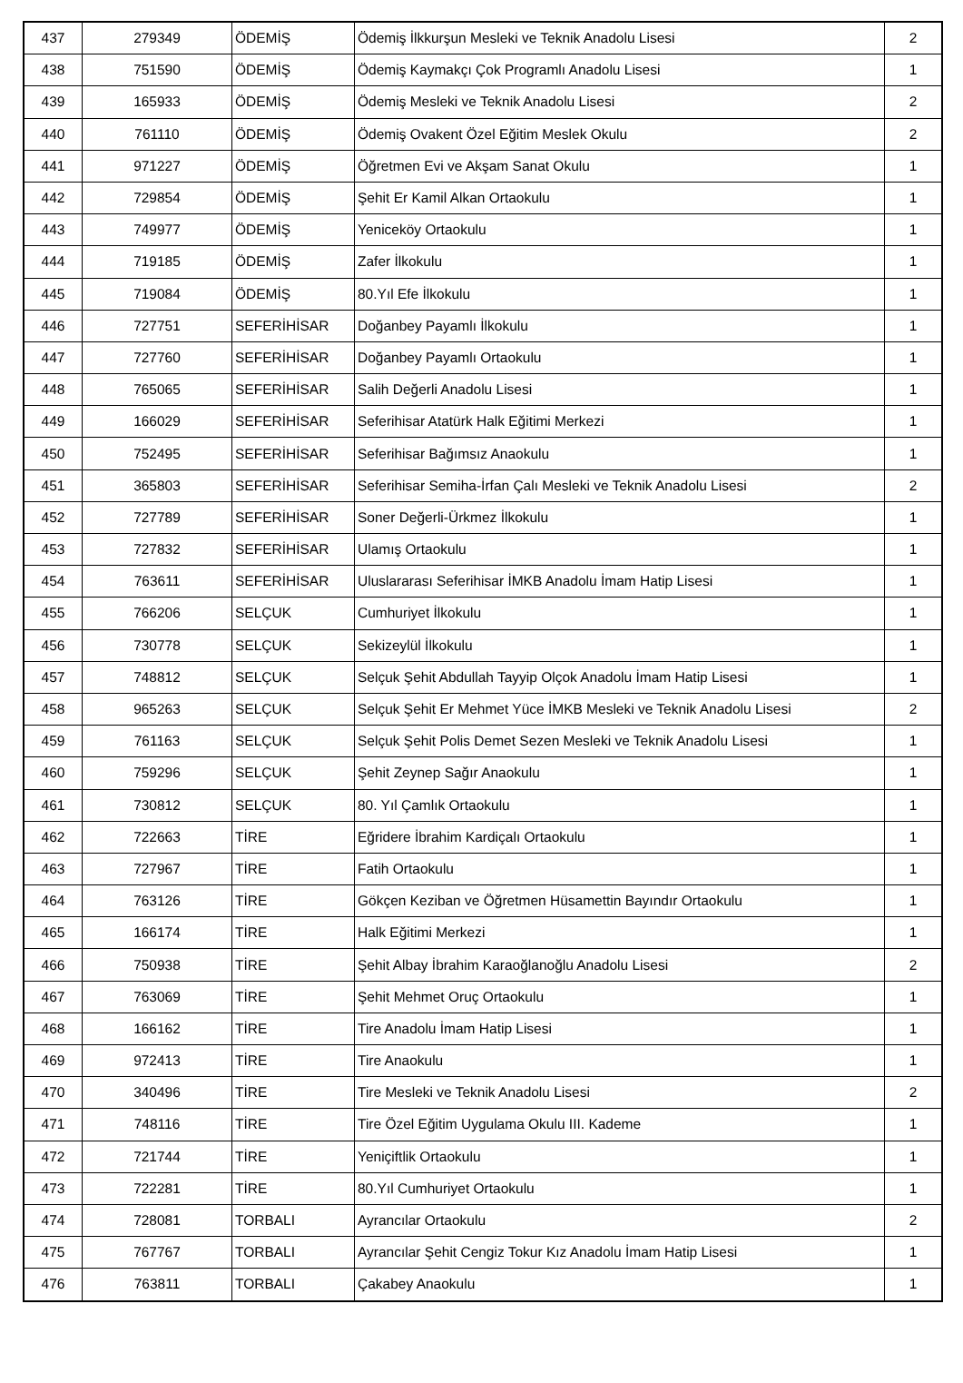| 437 | 279349 | ÖDEMİŞ | Ödemiş İlkkurşun Mesleki ve Teknik Anadolu Lisesi | 2 |
| 438 | 751590 | ÖDEMİŞ | Ödemiş Kaymakçı Çok Programlı Anadolu Lisesi | 1 |
| 439 | 165933 | ÖDEMİŞ | Ödemiş Mesleki ve Teknik Anadolu Lisesi | 2 |
| 440 | 761110 | ÖDEMİŞ | Ödemiş Ovakent Özel Eğitim Meslek Okulu | 2 |
| 441 | 971227 | ÖDEMİŞ | Öğretmen Evi ve Akşam Sanat Okulu | 1 |
| 442 | 729854 | ÖDEMİŞ | Şehit Er Kamil Alkan Ortaokulu | 1 |
| 443 | 749977 | ÖDEMİŞ | Yeniceköy Ortaokulu | 1 |
| 444 | 719185 | ÖDEMİŞ | Zafer İlkokulu | 1 |
| 445 | 719084 | ÖDEMİŞ | 80.Yıl Efe İlkokulu | 1 |
| 446 | 727751 | SEFERİHİSAR | Doğanbey Payamlı İlkokulu | 1 |
| 447 | 727760 | SEFERİHİSAR | Doğanbey Payamlı Ortaokulu | 1 |
| 448 | 765065 | SEFERİHİSAR | Salih Değerli Anadolu Lisesi | 1 |
| 449 | 166029 | SEFERİHİSAR | Seferihisar Atatürk Halk Eğitimi Merkezi | 1 |
| 450 | 752495 | SEFERİHİSAR | Seferihisar Bağımsız Anaokulu | 1 |
| 451 | 365803 | SEFERİHİSAR | Seferihisar Semiha-İrfan Çalı Mesleki ve Teknik Anadolu Lisesi | 2 |
| 452 | 727789 | SEFERİHİSAR | Soner Değerli-Ürkmez İlkokulu | 1 |
| 453 | 727832 | SEFERİHİSAR | Ulamış Ortaokulu | 1 |
| 454 | 763611 | SEFERİHİSAR | Uluslararası Seferihisar İMKB Anadolu İmam Hatip Lisesi | 1 |
| 455 | 766206 | SELÇUK | Cumhuriyet İlkokulu | 1 |
| 456 | 730778 | SELÇUK | Sekizeylül İlkokulu | 1 |
| 457 | 748812 | SELÇUK | Selçuk Şehit Abdullah Tayyip Olçok Anadolu İmam Hatip Lisesi | 1 |
| 458 | 965263 | SELÇUK | Selçuk Şehit Er Mehmet Yüce İMKB Mesleki ve Teknik Anadolu Lisesi | 2 |
| 459 | 761163 | SELÇUK | Selçuk Şehit Polis Demet Sezen Mesleki ve Teknik Anadolu Lisesi | 1 |
| 460 | 759296 | SELÇUK | Şehit Zeynep Sağır Anaokulu | 1 |
| 461 | 730812 | SELÇUK | 80. Yıl Çamlık Ortaokulu | 1 |
| 462 | 722663 | TİRE | Eğridere İbrahim Kardiçalı Ortaokulu | 1 |
| 463 | 727967 | TİRE | Fatih Ortaokulu | 1 |
| 464 | 763126 | TİRE | Gökçen Keziban ve Öğretmen Hüsamettin Bayındır Ortaokulu | 1 |
| 465 | 166174 | TİRE | Halk Eğitimi Merkezi | 1 |
| 466 | 750938 | TİRE | Şehit Albay İbrahim Karaoğlanoğlu Anadolu Lisesi | 2 |
| 467 | 763069 | TİRE | Şehit Mehmet Oruç Ortaokulu | 1 |
| 468 | 166162 | TİRE | Tire Anadolu İmam Hatip Lisesi | 1 |
| 469 | 972413 | TİRE | Tire Anaokulu | 1 |
| 470 | 340496 | TİRE | Tire Mesleki ve Teknik Anadolu Lisesi | 2 |
| 471 | 748116 | TİRE | Tire Özel Eğitim Uygulama Okulu III. Kademe | 1 |
| 472 | 721744 | TİRE | Yeniçiftlik Ortaokulu | 1 |
| 473 | 722281 | TİRE | 80.Yıl Cumhuriyet Ortaokulu | 1 |
| 474 | 728081 | TORBALI | Ayrancılar Ortaokulu | 2 |
| 475 | 767767 | TORBALI | Ayrancılar Şehit Cengiz Tokur Kız Anadolu İmam Hatip Lisesi | 1 |
| 476 | 763811 | TORBALI | Çakabey Anaokulu | 1 |